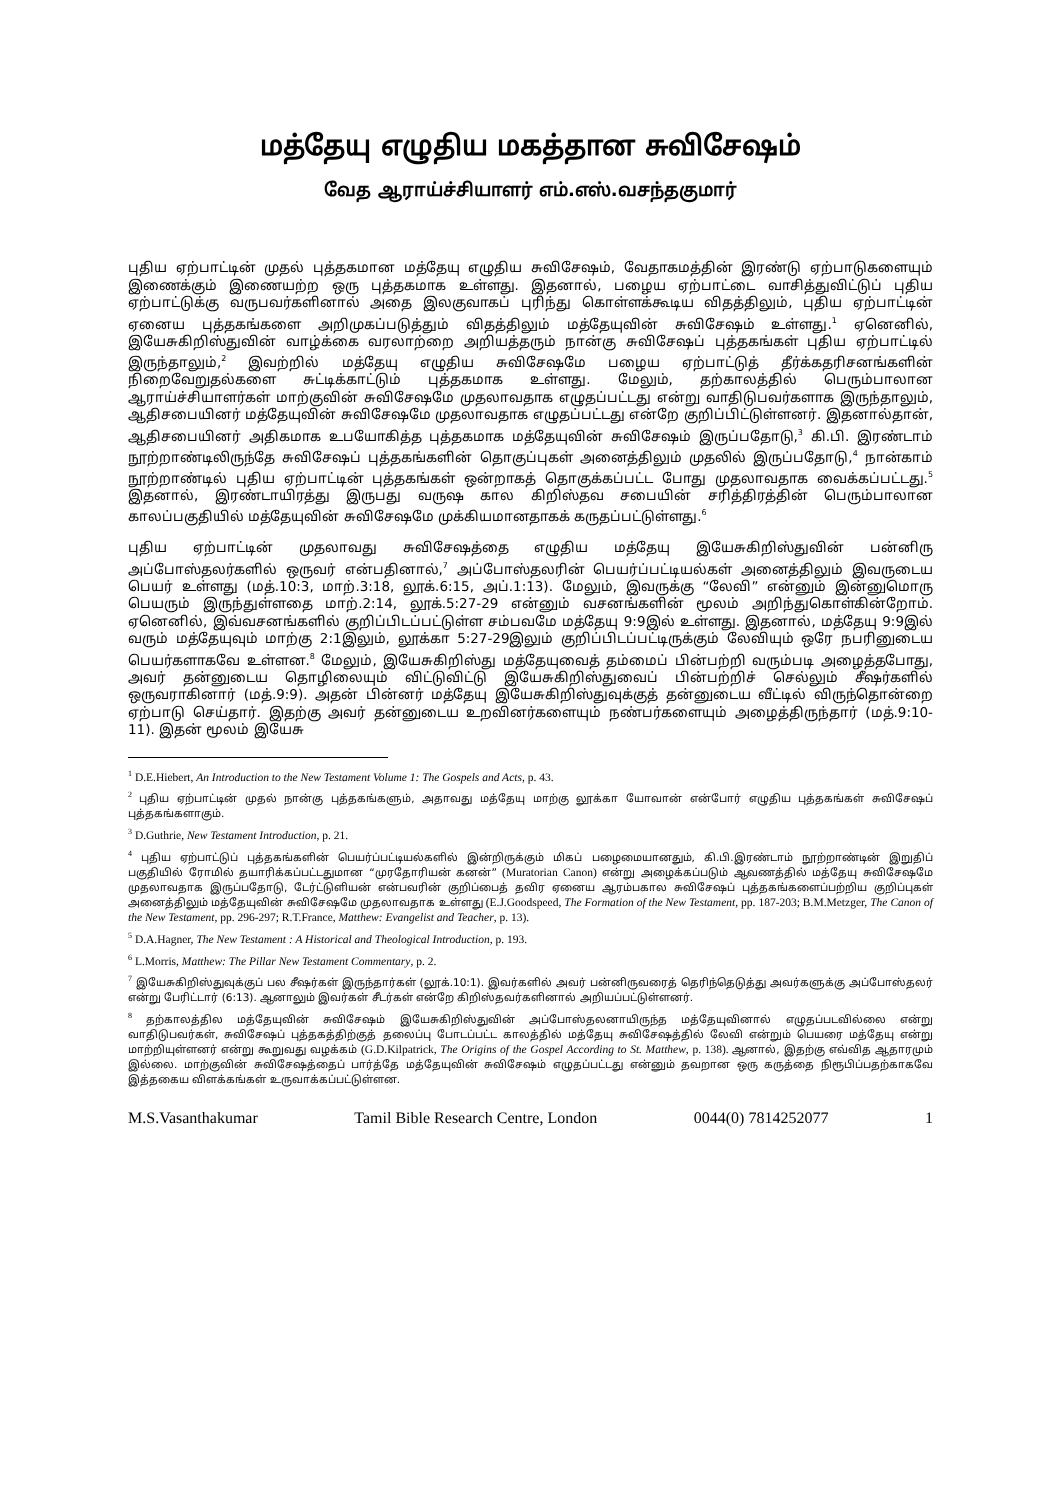மத்தேயு எழுதிய மகத்தான சுவிசேஷம்
வேத ஆராய்ச்சியாளர் எம்.எஸ்.வசந்தகுமார்
புதிய ஏற்பாட்டின் முதல் புத்தகமான மத்தேயு எழுதிய சுவிசேஷம், வேதாகமத்தின் இரண்டு ஏற்பாடுகளையும் இணைக்கும் இணையற்ற ஒரு புத்தகமாக உள்ளது. இதனால், பழைய ஏற்பாட்டை வாசித்துவிட்டுப் புதிய ஏற்பாட்டுக்கு வருபவர்களினால் அதை இலகுவாகப் புரிந்து கொள்ளக்கூடிய விதத்திலும், புதிய ஏற்பாட்டின் ஏனைய புத்தகங்களை அறிமுகப்படுத்தும் விதத்திலும் மத்தேயுவின் சுவிசேஷம் உள்ளது.<sup>1</sup> ஏனெனில், இயேசுகிறிஸ்துவின் வாழ்க்கை வரலாற்றை அறியத்தரும் நான்கு சுவிசேஷப் புத்தகங்கள் புதிய ஏற்பாட்டில் இருந்தாலும்,<sup>2</sup> இவற்றில் மத்தேயு எழுதிய சுவிசேஷமே பழைய ஏற்பாட்டுத் தீர்க்கதரிசனங்களின் நிறைவேறுதல்களை சுட்டிக்காட்டும் புத்தகமாக உள்ளது. மேலும், தற்காலத்தில் பெரும்பாலான ஆராய்ச்சியாளர்கள் மாற்குவின் சுவிசேஷமே முதலாவதாக எழுதப்பட்டது என்று வாதிடுபவர்களாக இருந்தாலும், ஆதிசபையினர் மத்தேயுவின் சுவிசேஷமே முதலாவதாக எழுதப்பட்டது என்றே குறிப்பிட்டுள்ளனர். இதனால்தான், ஆதிசபையினர் அதிகமாக உபயோகித்த புத்தகமாக மத்தேயுவின் சுவிசேஷம் இருப்பதோடு,<sup>3</sup> கி.பி. இரண்டாம் நூற்றாண்டிலிருந்தே சுவிசேஷப் புத்தகங்களின் தொகுப்புகள் அனைத்திலும் முதலில் இருப்பதோடு,<sup>4</sup> நான்காம் நூற்றாண்டில் புதிய ஏற்பாட்டின் புத்தகங்கள் ஒன்றாகத் தொகுக்கப்பட்ட போது முதலாவதாக வைக்கப்பட்டது.<sup>5</sup> இதனால், இரண்டாயிரத்து இருபது வருஷ கால கிறிஸ்தவ சபையின் சரித்திரத்தின் பெரும்பாலான காலப்பகுதியில் மத்தேயுவின் சுவிசேஷமே முக்கியமானதாகக் கருதப்பட்டுள்ளது.<sup>6</sup>
புதிய ஏற்பாட்டின் முதலாவது சுவிசேஷத்தை எழுதிய மத்தேயு இயேசுகிறிஸ்துவின் பன்னிரு அப்போஸ்தலர்களில் ஒருவர் என்பதினால்,<sup>7</sup> அப்போஸ்தலரின் பெயர்ப்பட்டியல்கள் அனைத்திலும் இவருடைய பெயர் உள்ளது (மத்.10:3, மாற்.3:18, லூக்.6:15, அப்.1:13). மேலும், இவருக்கு “லேவி” என்னும் இன்னுமொரு பெயரும் இருந்துள்ளதை மாற்.2:14, லூக்.5:27-29 என்னும் வசனங்களின் மூலம் அறிந்துகொள்கின்றோம். ஏனெனில், இவ்வசனங்களில் குறிப்பிடப்பட்டுள்ள சம்பவமே மத்தேயு 9:9இல் உள்ளது. இதனால், மத்தேயு 9:9இல் வரும் மத்தேயுவும் மாற்கு 2:1இலும், லூக்கா 5:27-29இலும் குறிப்பிடப்பட்டிருக்கும் லேவியும் ஒரே நபரினுடைய பெயர்களாகவே உள்ளன.<sup>8</sup> மேலும், இயேசுகிறிஸ்து மத்தேயுவைத் தம்மைப் பின்பற்றி வரும்படி அழைத்தபோது, அவர் தன்னுடைய தொழிலையும் விட்டுவிட்டு இயேசுகிறிஸ்துவைப் பின்பற்றிச் செல்லும் சீஷர்களில் ஒருவராகினார் (மத்.9:9). அதன் பின்னர் மத்தேயு இயேசுகிறிஸ்துவுக்குத் தன்னுடைய வீட்டில் விருந்தொன்றை ஏற்பாடு செய்தார். இதற்கு அவர் தன்னுடைய உறவினர்களையும் நண்பர்களையும் அழைத்திருந்தார் (மத்.9:10-11). இதன் மூலம் இயேசு
<sup>1</sup> D.E.Hiebert, An Introduction to the New Testament Volume 1: The Gospels and Acts, p. 43.
<sup>2</sup> புதிய ஏற்பாட்டின் முதல் நான்கு புத்தகங்களும், அதாவது மத்தேயு மாற்கு லூக்கா யோவான் என்போர் எழுதிய புத்தகங்கள் சுவிசேஷப் புத்தகங்களாகும்.
<sup>3</sup> D.Guthrie, New Testament Introduction, p. 21.
<sup>4</sup> புதிய ஏற்பாட்டுப் புத்தகங்களின் பெயர்ப்பட்டியல்களில் இன்றிருக்கும் மிகப் பழைமையானதும், கி.பி.இரண்டாம் நூற்றாண்டின் இறுதிப் பகுதியில் ரோமில் தயாரிக்கப்பட்டதுமான “முரதோரியன் கனன்” (Muratorian Canon) என்று அழைக்கப்படும் ஆவணத்தில் மத்தேயு சுவிசேஷமே முதலாவதாக இருப்பதோடு, டேர்ட்டுளியன் என்பவரின் குறிப்பைத் தவிர ஏனைய ஆரம்பகால சுவிசேஷப் புத்தகங்களைப்பற்றிய குறிப்புகள் அனைத்திலும் மத்தேயுவின் சுவிசேஷமே முதலாவதாக உள்ளது (E.J.Goodspeed, The Formation of the New Testament, pp. 187-203; B.M.Metzger, The Canon of the New Testament, pp. 296-297; R.T.France, Matthew: Evangelist and Teacher, p. 13).
<sup>5</sup> D.A.Hagner, The New Testament : A Historical and Theological Introduction, p. 193.
<sup>6</sup> L.Morris, Matthew: The Pillar New Testament Commentary, p. 2.
<sup>7</sup> இயேசுகிறிஸ்துவுக்குப் பல சீஷர்கள் இருந்தார்கள் (லூக்.10:1). இவர்களில் அவர் பன்னிருவரைத் தெரிந்தெடுத்து அவர்களுக்கு அப்போஸ்தலர் என்று பேரிட்டார் (6:13). ஆனாலும் இவர்கள் சீடர்கள் என்றே கிறிஸ்தவர்களினால் அறியப்பட்டுள்ளனர்.
<sup>8</sup> தற்காலத்தில மத்தேயுவின் சுவிசேஷம் இயேசுகிறிஸ்துவின் அப்போஸ்தலனாயிருந்த மத்தேயுவினால் எழுதப்படவில்லை என்று வாதிடுபவர்கள், சுவிசேஷப் புத்தகத்திற்குத் தலைப்பு போடப்பட்ட காலத்தில் மத்தேயு சுவிசேஷத்தில் லேவி என்றும் பெயரை மத்தேயு என்று மாற்றியுள்ளனர் என்று கூறுவது வழக்கம் (G.D.Kilpatrick, The Origins of the Gospel According to St. Matthew, p. 138). ஆனால், இதற்கு எவ்வித ஆதாரமும் இல்லை. மாற்குவின் சுவிசேஷத்தைப் பார்த்தே மத்தேயுவின் சுவிசேஷம் எழுதப்பட்டது என்னும் தவறான ஒரு கருத்தை நிரூபிப்பதற்காகவே இத்தகைய விளக்கங்கள் உருவாக்கப்பட்டுள்ளன.
M.S.Vasanthakumar Tamil Bible Research Centre, London 0044(0) 7814252077 1